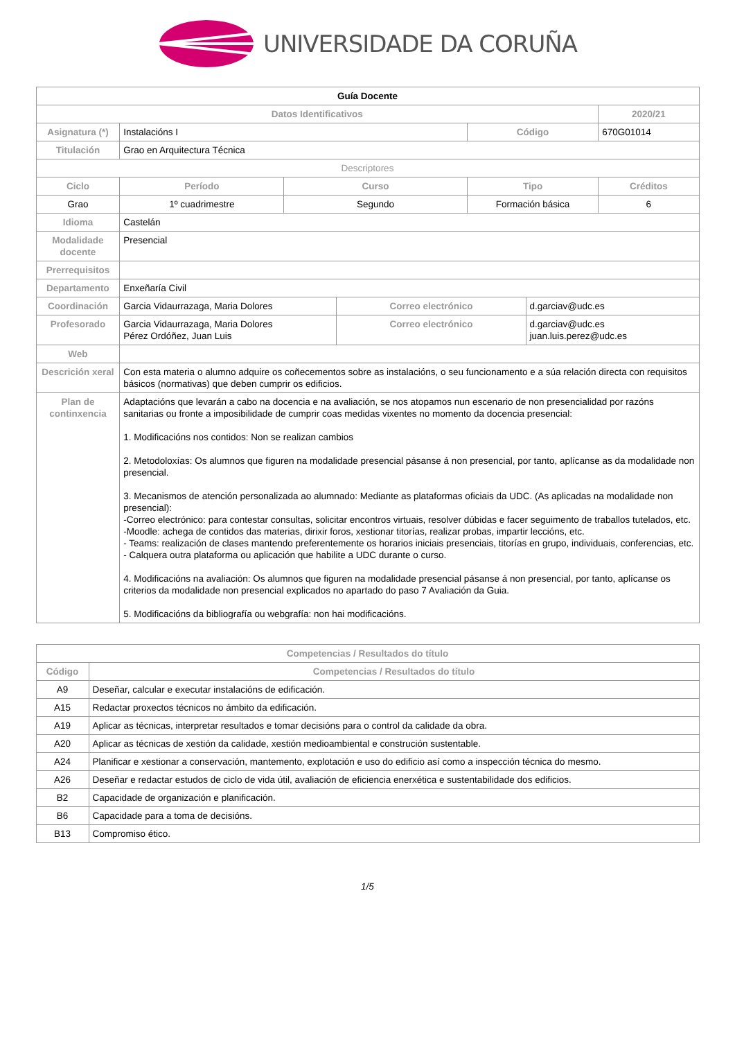UNIVERSIDADE DA CORUÑA
| Guía Docente | | | | | | | |
| Datos Identificativos | | | | | | | 2020/21 |
| Asignatura (*) | Instalacións I | | | | Código | | 670G01014 |
| Titulación | Grao en Arquitectura Técnica | | | | | | |
| Descriptores | | | | | | | |
| Ciclo | | Período | Curso | | Tipo | | Créditos |
| Grao | | 1º cuadrimestre | Segundo | | Formación básica | | 6 |
| Idioma | Castelán | | | | | | |
| Modalidade docente | Presencial | | | | | | |
| Prerrequisitos | | | | | | | |
| Departamento | Enxeñaría Civil | | | | | | |
| Coordinación | Garcia Vidaurrazaga, Maria Dolores | | | Correo electrónico | | d.garciav@udc.es | |
| Profesorado | Garcia Vidaurrazaga, Maria Dolores Pérez Ordóñez, Juan Luis | | | Correo electrónico | | d.garciav@udc.es juan.luis.perez@udc.es | |
| Web | | | | | | | |
| Descrición xeral | Con esta materia o alumno adquire os coñecementos sobre as instalacións, o seu funcionamento e a súa relación directa con requisitos básicos (normativas) que deben cumprir os edificios. | | | | | | |
| Plan de continxencia | Adaptacións que levarán a cabo na docencia e na avaliación, se nos atopamos nun escenario de non presencialidad por razóns sanitarias ou fronte a imposibilidade de cumprir coas medidas vixentes no momento da docencia presencial: 1. Modificacións nos contidos: Non se realizan cambios 2. Metodoloxías: Os alumnos que figuren na modalidade presencial pásanse á non presencial, por tanto, aplícanse as da modalidade non presencial. 3. Mecanismos de atención personalizada ao alumnado: Mediante as plataformas oficiais da UDC. (As aplicadas na modalidade non presencial): -Correo electrónico: para contestar consultas, solicitar encontros virtuais, resolver dúbidas e facer seguimento de traballos tutelados, etc. -Moodle: achega de contidos das materias, dirixir foros, xestionar titorías, realizar probas, impartir leccións, etc. - Teams: realización de clases mantendo preferentemente os horarios iniciais presenciais, titorías en grupo, individuais, conferencias, etc. - Calquera outra plataforma ou aplicación que habilite a UDC durante o curso. 4. Modificacións na avaliación: Os alumnos que figuren na modalidade presencial pásanse á non presencial, por tanto, aplícanse os criterios da modalidade non presencial explicados no apartado do paso 7 Avaliación da Guia. 5. Modificacións da bibliografía ou webgrafía: non hai modificacións. | | | | | | |
| Competencias / Resultados do título | |
| --- | --- |
| Código | Competencias / Resultados do título |
| A9 | Deseñar, calcular e executar instalacións de edificación. |
| A15 | Redactar proxectos técnicos no ámbito da edificación. |
| A19 | Aplicar as técnicas, interpretar resultados e tomar decisións para o control da calidade da obra. |
| A20 | Aplicar as técnicas de xestión da calidade, xestión medioambiental e construción sustentable. |
| A24 | Planificar e xestionar a conservación, mantemento, explotación e uso do edificio así como a inspección técnica do mesmo. |
| A26 | Deseñar e redactar estudos de ciclo de vida útil, avaliación de eficiencia enerxética e sustentabilidade dos edificios. |
| B2 | Capacidade de organización e planificación. |
| B6 | Capacidade para a toma de decisións. |
| B13 | Compromiso ético. |
1/5